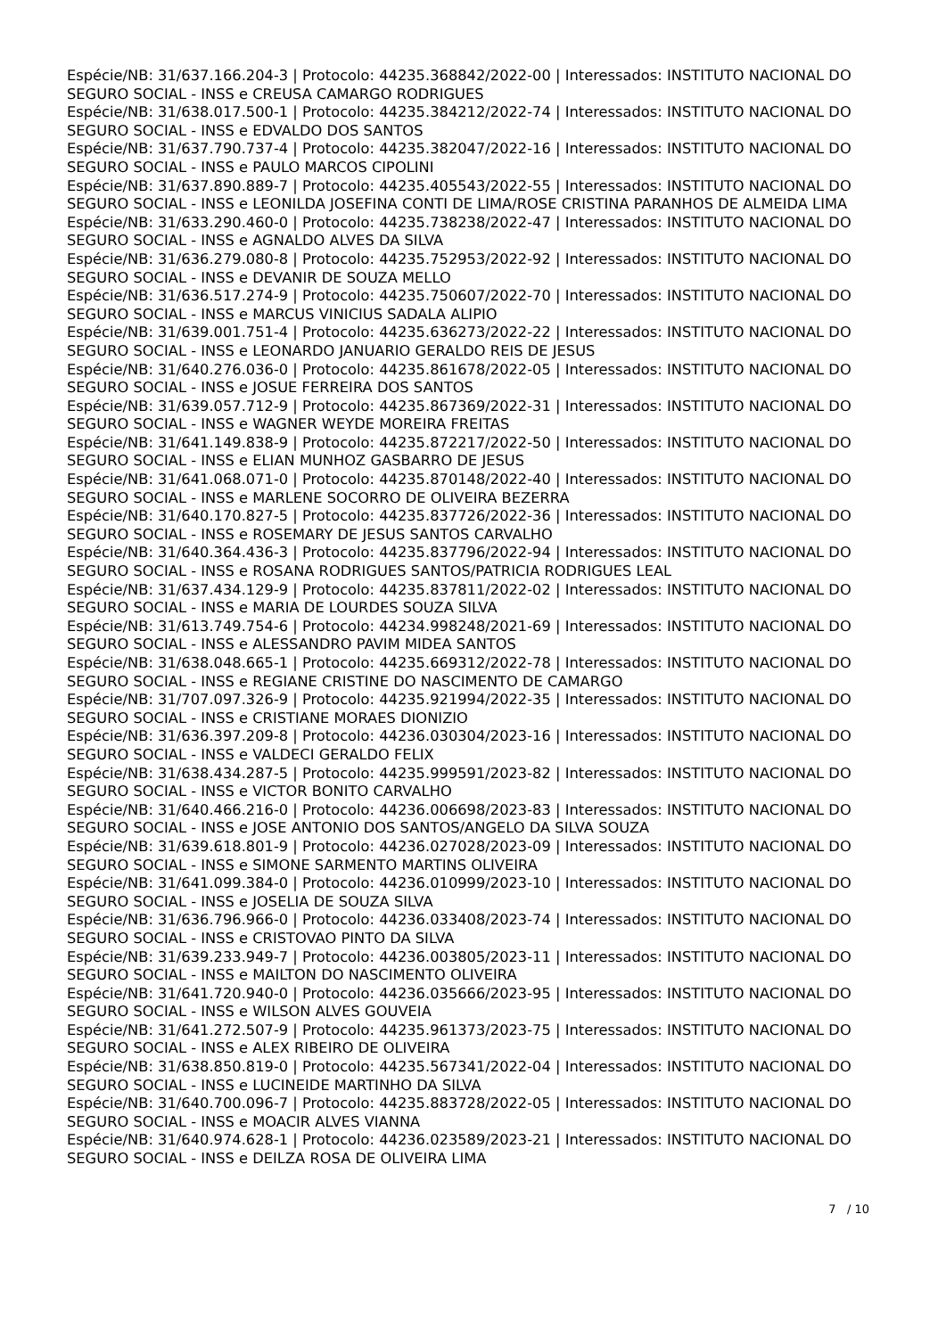Espécie/NB: 31/637.166.204-3 | Protocolo: 44235.368842/2022-00 | Interessados: INSTITUTO NACIONAL DO SEGURO SOCIAL - INSS e CREUSA CAMARGO RODRIGUES
Espécie/NB: 31/638.017.500-1 | Protocolo: 44235.384212/2022-74 | Interessados: INSTITUTO NACIONAL DO SEGURO SOCIAL - INSS e EDVALDO DOS SANTOS
Espécie/NB: 31/637.790.737-4 | Protocolo: 44235.382047/2022-16 | Interessados: INSTITUTO NACIONAL DO SEGURO SOCIAL - INSS e PAULO MARCOS CIPOLINI
Espécie/NB: 31/637.890.889-7 | Protocolo: 44235.405543/2022-55 | Interessados: INSTITUTO NACIONAL DO SEGURO SOCIAL - INSS e LEONILDA JOSEFINA CONTI DE LIMA/ROSE CRISTINA PARANHOS DE ALMEIDA LIMA
Espécie/NB: 31/633.290.460-0 | Protocolo: 44235.738238/2022-47 | Interessados: INSTITUTO NACIONAL DO SEGURO SOCIAL - INSS e AGNALDO ALVES DA SILVA
Espécie/NB: 31/636.279.080-8 | Protocolo: 44235.752953/2022-92 | Interessados: INSTITUTO NACIONAL DO SEGURO SOCIAL - INSS e DEVANIR DE SOUZA MELLO
Espécie/NB: 31/636.517.274-9 | Protocolo: 44235.750607/2022-70 | Interessados: INSTITUTO NACIONAL DO SEGURO SOCIAL - INSS e MARCUS VINICIUS SADALA ALIPIO
Espécie/NB: 31/639.001.751-4 | Protocolo: 44235.636273/2022-22 | Interessados: INSTITUTO NACIONAL DO SEGURO SOCIAL - INSS e LEONARDO JANUARIO GERALDO REIS DE JESUS
Espécie/NB: 31/640.276.036-0 | Protocolo: 44235.861678/2022-05 | Interessados: INSTITUTO NACIONAL DO SEGURO SOCIAL - INSS e JOSUE FERREIRA DOS SANTOS
Espécie/NB: 31/639.057.712-9 | Protocolo: 44235.867369/2022-31 | Interessados: INSTITUTO NACIONAL DO SEGURO SOCIAL - INSS e WAGNER WEYDE MOREIRA FREITAS
Espécie/NB: 31/641.149.838-9 | Protocolo: 44235.872217/2022-50 | Interessados: INSTITUTO NACIONAL DO SEGURO SOCIAL - INSS e ELIAN MUNHOZ GASBARRO DE JESUS
Espécie/NB: 31/641.068.071-0 | Protocolo: 44235.870148/2022-40 | Interessados: INSTITUTO NACIONAL DO SEGURO SOCIAL - INSS e MARLENE SOCORRO DE OLIVEIRA BEZERRA
Espécie/NB: 31/640.170.827-5 | Protocolo: 44235.837726/2022-36 | Interessados: INSTITUTO NACIONAL DO SEGURO SOCIAL - INSS e ROSEMARY DE JESUS SANTOS CARVALHO
Espécie/NB: 31/640.364.436-3 | Protocolo: 44235.837796/2022-94 | Interessados: INSTITUTO NACIONAL DO SEGURO SOCIAL - INSS e ROSANA RODRIGUES SANTOS/PATRICIA RODRIGUES LEAL
Espécie/NB: 31/637.434.129-9 | Protocolo: 44235.837811/2022-02 | Interessados: INSTITUTO NACIONAL DO SEGURO SOCIAL - INSS e MARIA DE LOURDES SOUZA SILVA
Espécie/NB: 31/613.749.754-6 | Protocolo: 44234.998248/2021-69 | Interessados: INSTITUTO NACIONAL DO SEGURO SOCIAL - INSS e ALESSANDRO PAVIM MIDEA SANTOS
Espécie/NB: 31/638.048.665-1 | Protocolo: 44235.669312/2022-78 | Interessados: INSTITUTO NACIONAL DO SEGURO SOCIAL - INSS e REGIANE CRISTINE DO NASCIMENTO DE CAMARGO
Espécie/NB: 31/707.097.326-9 | Protocolo: 44235.921994/2022-35 | Interessados: INSTITUTO NACIONAL DO SEGURO SOCIAL - INSS e CRISTIANE MORAES DIONIZIO
Espécie/NB: 31/636.397.209-8 | Protocolo: 44236.030304/2023-16 | Interessados: INSTITUTO NACIONAL DO SEGURO SOCIAL - INSS e VALDECI GERALDO FELIX
Espécie/NB: 31/638.434.287-5 | Protocolo: 44235.999591/2023-82 | Interessados: INSTITUTO NACIONAL DO SEGURO SOCIAL - INSS e VICTOR BONITO CARVALHO
Espécie/NB: 31/640.466.216-0 | Protocolo: 44236.006698/2023-83 | Interessados: INSTITUTO NACIONAL DO SEGURO SOCIAL - INSS e JOSE ANTONIO DOS SANTOS/ANGELO DA SILVA SOUZA
Espécie/NB: 31/639.618.801-9 | Protocolo: 44236.027028/2023-09 | Interessados: INSTITUTO NACIONAL DO SEGURO SOCIAL - INSS e SIMONE SARMENTO MARTINS OLIVEIRA
Espécie/NB: 31/641.099.384-0 | Protocolo: 44236.010999/2023-10 | Interessados: INSTITUTO NACIONAL DO SEGURO SOCIAL - INSS e JOSELIA DE SOUZA SILVA
Espécie/NB: 31/636.796.966-0 | Protocolo: 44236.033408/2023-74 | Interessados: INSTITUTO NACIONAL DO SEGURO SOCIAL - INSS e CRISTOVAO PINTO DA SILVA
Espécie/NB: 31/639.233.949-7 | Protocolo: 44236.003805/2023-11 | Interessados: INSTITUTO NACIONAL DO SEGURO SOCIAL - INSS e MAILTON DO NASCIMENTO OLIVEIRA
Espécie/NB: 31/641.720.940-0 | Protocolo: 44236.035666/2023-95 | Interessados: INSTITUTO NACIONAL DO SEGURO SOCIAL - INSS e WILSON ALVES GOUVEIA
Espécie/NB: 31/641.272.507-9 | Protocolo: 44235.961373/2023-75 | Interessados: INSTITUTO NACIONAL DO SEGURO SOCIAL - INSS e ALEX RIBEIRO DE OLIVEIRA
Espécie/NB: 31/638.850.819-0 | Protocolo: 44235.567341/2022-04 | Interessados: INSTITUTO NACIONAL DO SEGURO SOCIAL - INSS e LUCINEIDE MARTINHO DA SILVA
Espécie/NB: 31/640.700.096-7 | Protocolo: 44235.883728/2022-05 | Interessados: INSTITUTO NACIONAL DO SEGURO SOCIAL - INSS e MOACIR ALVES VIANNA
Espécie/NB: 31/640.974.628-1 | Protocolo: 44236.023589/2023-21 | Interessados: INSTITUTO NACIONAL DO SEGURO SOCIAL - INSS e DEILZA ROSA DE OLIVEIRA LIMA
7 / 10